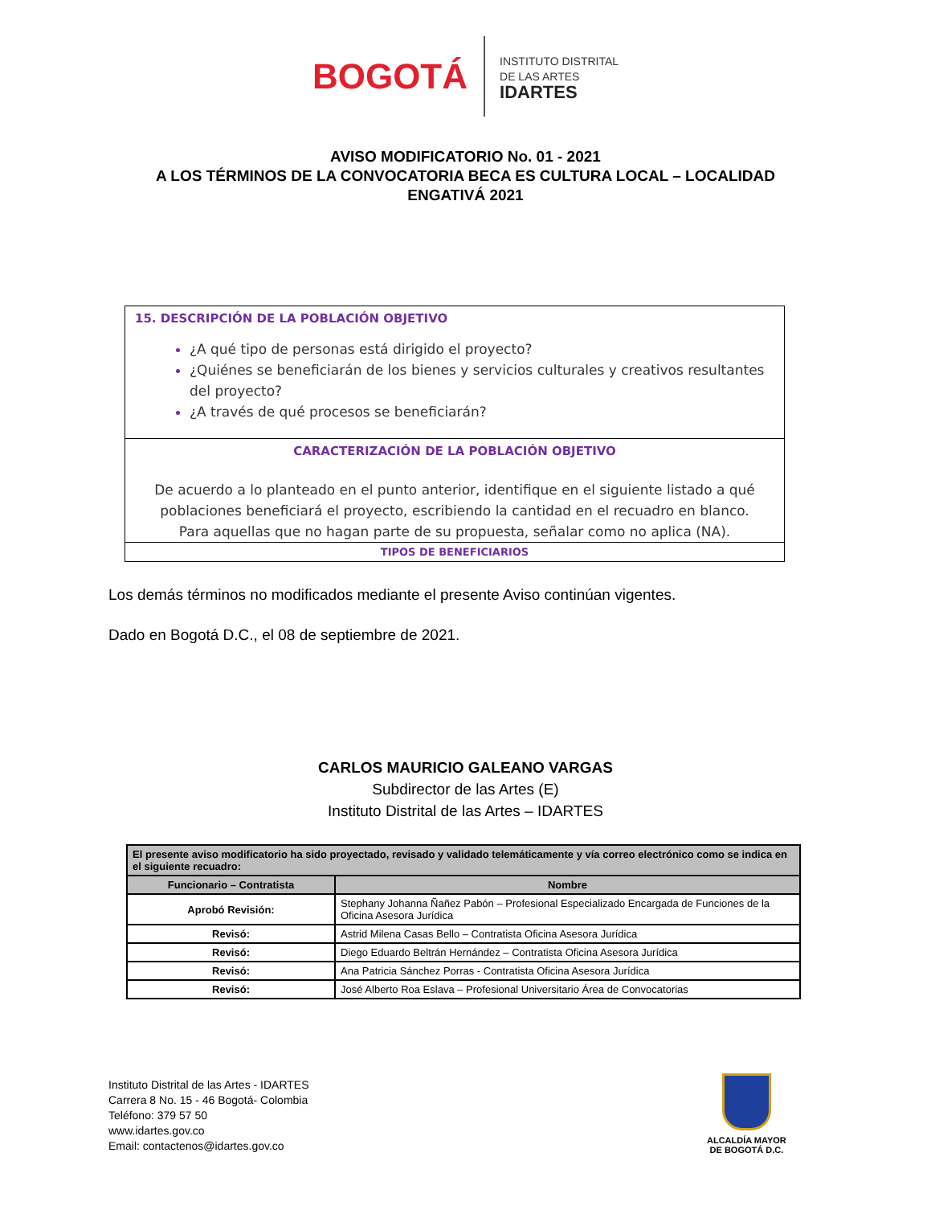BOGOTÁ
INSTITUTO DISTRITAL
DE LAS ARTES
IDARTES
AVISO MODIFICATORIO No. 01 - 2021
A LOS TÉRMINOS DE LA CONVOCATORIA BECA ES CULTURA LOCAL – LOCALIDAD
ENGATIVÁ 2021
15. DESCRIPCIÓN DE LA POBLACIÓN OBJETIVO
¿A qué tipo de personas está dirigido el proyecto?
¿Quiénes se beneficiarán de los bienes y servicios culturales y creativos resultantes del proyecto?
¿A través de qué procesos se beneficiarán?
CARACTERIZACIÓN DE LA POBLACIÓN OBJETIVO
De acuerdo a lo planteado en el punto anterior, identifique en el siguiente listado a qué poblaciones beneficiará el proyecto, escribiendo la cantidad en el recuadro en blanco. Para aquellas que no hagan parte de su propuesta, señalar como no aplica (NA).
TIPOS DE BENEFICIARIOS
Los demás términos no modificados mediante el presente Aviso continúan vigentes.
Dado en Bogotá D.C., el 08 de septiembre de 2021.
CARLOS MAURICIO GALEANO VARGAS
Subdirector de las Artes (E)
Instituto Distrital de las Artes – IDARTES
| El presente aviso modificatorio ha sido proyectado, revisado y validado telemáticamente y vía correo electrónico como se indica en el siguiente recuadro: | |
| --- | --- |
| Funcionario – Contratista | Nombre |
| Aprobó Revisión: | Stephany Johanna Ñañez Pabón – Profesional Especializado Encargada de Funciones de la Oficina Asesora Jurídica |
| Revisó: | Astrid Milena Casas Bello – Contratista Oficina Asesora Jurídica |
| Revisó: | Diego Eduardo Beltrán Hernández – Contratista Oficina Asesora Jurídica |
| Revisó: | Ana Patricia Sánchez Porras - Contratista Oficina Asesora Jurídica |
| Revisó: | José Alberto Roa Eslava – Profesional Universitario Área de Convocatorias |
Instituto Distrital de las Artes - IDARTES
Carrera 8 No. 15 - 46 Bogotá- Colombia
Teléfono: 379 57 50
www.idartes.gov.co
Email: contactenos@idartes.gov.co
ALCALDÍA MAYOR
DE BOGOTÁ D.C.